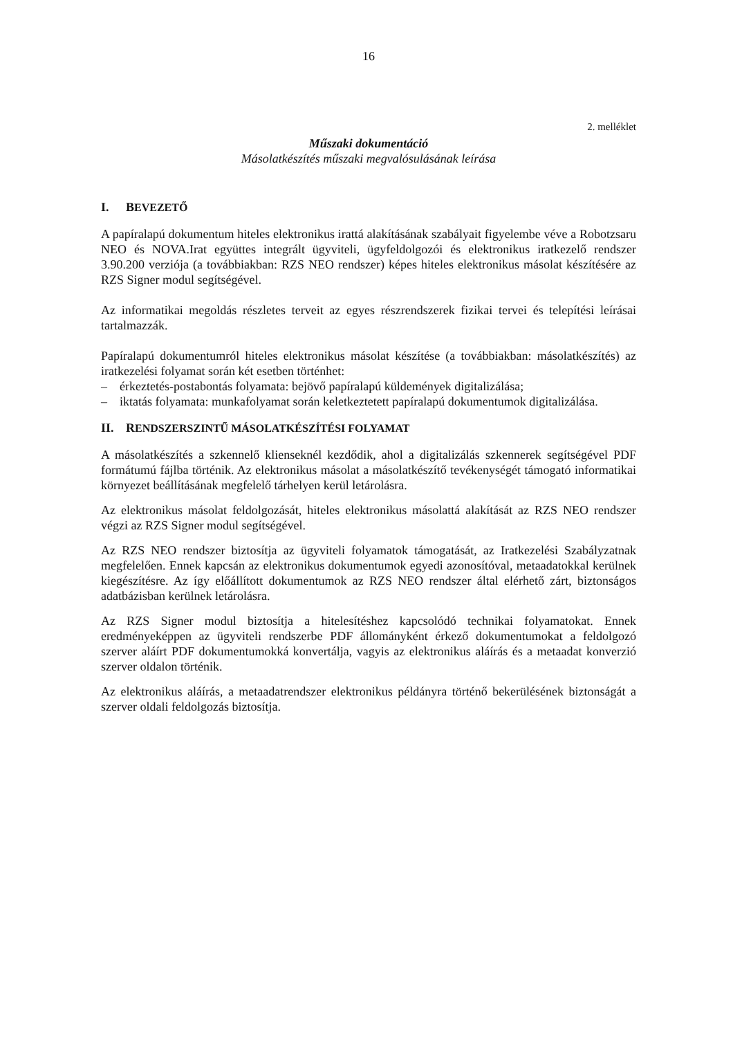16
2. melléklet
Műszaki dokumentáció
Másolatkészítés műszaki megvalósulásának leírása
I. BEVEZETŐ
A papíralapú dokumentum hiteles elektronikus irattá alakításának szabályait figyelembe véve a Robotzsaru NEO és NOVA.Irat együttes integrált ügyviteli, ügyfeldolgozói és elektronikus iratkezelő rendszer 3.90.200 verziója (a továbbiakban: RZS NEO rendszer) képes hiteles elektronikus másolat készítésére az RZS Signer modul segítségével.
Az informatikai megoldás részletes terveit az egyes részrendszerek fizikai tervei és telepítési leírásai tartalmazzák.
Papíralapú dokumentumról hiteles elektronikus másolat készítése (a továbbiakban: másolatkészítés) az iratkezelési folyamat során két esetben történhet:
– érkeztetés-postabontás folyamata: bejövő papíralapú küldemények digitalizálása;
– iktatás folyamata: munkafolyamat során keletkeztetett papíralapú dokumentumok digitalizálása.
II. RENDSZERSZINTŰ MÁSOLATKÉSZÍTÉSI FOLYAMAT
A másolatkészítés a szkennelő klienseknél kezdődik, ahol a digitalizálás szkennerek segítségével PDF formátumú fájlba történik. Az elektronikus másolat a másolatkészítő tevékenységét támogató informatikai környezet beállításának megfelelő tárhelyen kerül letárolásra.
Az elektronikus másolat feldolgozását, hiteles elektronikus másolattá alakítását az RZS NEO rendszer végzi az RZS Signer modul segítségével.
Az RZS NEO rendszer biztosítja az ügyviteli folyamatok támogatását, az Iratkezelési Szabályzatnak megfelelően. Ennek kapcsán az elektronikus dokumentumok egyedi azonosítóval, metaadatokkal kerülnek kiegészítésre. Az így előállított dokumentumok az RZS NEO rendszer által elérhető zárt, biztonságos adatbázisban kerülnek letárolásra.
Az RZS Signer modul biztosítja a hitelesítéshez kapcsolódó technikai folyamatokat. Ennek eredményeképpen az ügyviteli rendszerbe PDF állományként érkező dokumentumokat a feldolgozó szerver aláírt PDF dokumentumokká konvertálja, vagyis az elektronikus aláírás és a metaadat konverzió szerver oldalon történik.
Az elektronikus aláírás, a metaadatrendszer elektronikus példányra történő bekerülésének biztonságát a szerver oldali feldolgozás biztosítja.